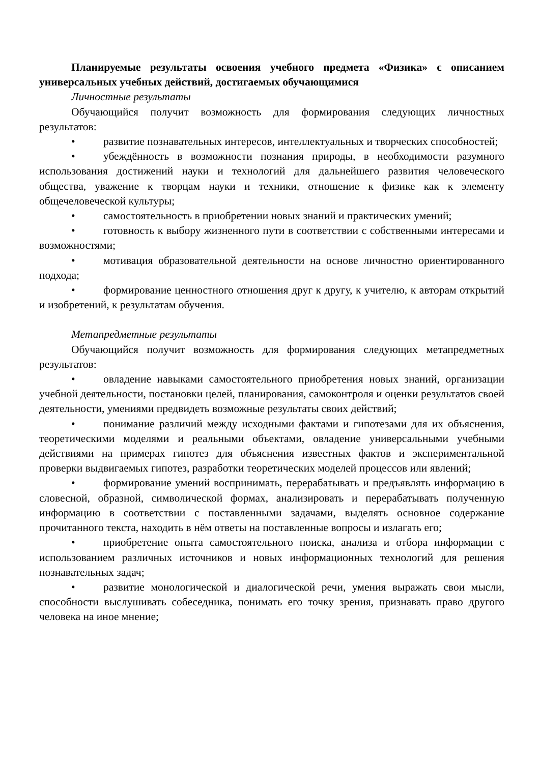Планируемые результаты освоения учебного предмета «Физика» с описанием универсальных учебных действий, достигаемых обучающимися
Личностные результаты
Обучающийся получит возможность для формирования следующих личностных результатов:
• развитие познавательных интересов, интеллектуальных и творческих способностей;
• убеждённость в возможности познания природы, в необходимости разумного использования достижений науки и технологий для дальнейшего развития человеческого общества, уважение к творцам науки и техники, отношение к физике как к элементу общечеловеческой культуры;
• самостоятельность в приобретении новых знаний и практических умений;
• готовность к выбору жизненного пути в соответствии с собственными интересами и возможностями;
• мотивация образовательной деятельности на основе личностно ориентированного подхода;
• формирование ценностного отношения друг к другу, к учителю, к авторам открытий и изобретений, к результатам обучения.
Метапредметные результаты
Обучающийся получит возможность для формирования следующих метапредметных результатов:
• овладение навыками самостоятельного приобретения новых знаний, организации учебной деятельности, постановки целей, планирования, самоконтроля и оценки результатов своей деятельности, умениями предвидеть возможные результаты своих действий;
• понимание различий между исходными фактами и гипотезами для их объяснения, теоретическими моделями и реальными объектами, овладение универсальными учебными действиями на примерах гипотез для объяснения известных фактов и экспериментальной проверки выдвигаемых гипотез, разработки теоретических моделей процессов или явлений;
• формирование умений воспринимать, перерабатывать и предъявлять информацию в словесной, образной, символической формах, анализировать и перерабатывать полученную информацию в соответствии с поставленными задачами, выделять основное содержание прочитанного текста, находить в нём ответы на поставленные вопросы и излагать его;
• приобретение опыта самостоятельного поиска, анализа и отбора информации с использованием различных источников и новых информационных технологий для решения познавательных задач;
• развитие монологической и диалогической речи, умения выражать свои мысли, способности выслушивать собеседника, понимать его точку зрения, признавать право другого человека на иное мнение;